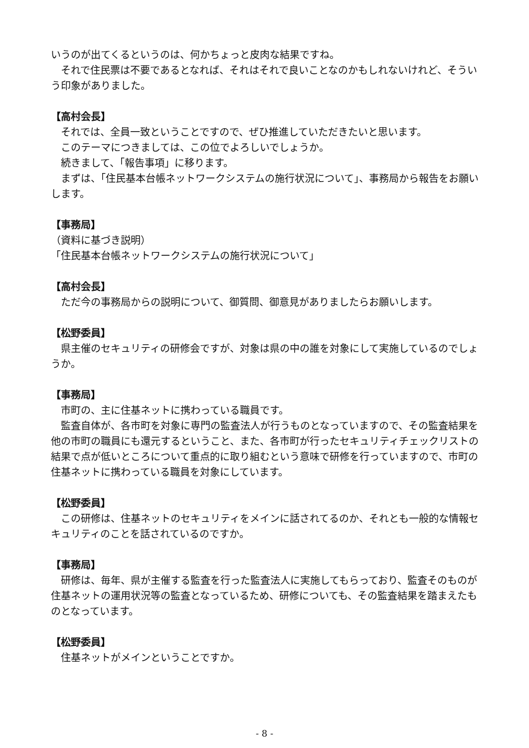いうのが出てくるというのは、何かちょっと皮肉な結果ですね。
それで住民票は不要であるとなれば、それはそれで良いことなのかもしれないけれど、そういう印象がありました。
【高村会長】
それでは、全員一致ということですので、ぜひ推進していただきたいと思います。
このテーマにつきましては、この位でよろしいでしょうか。
続きまして、「報告事項」に移ります。
まずは、「住民基本台帳ネットワークシステムの施行状況について」、事務局から報告をお願いします。
【事務局】
（資料に基づき説明）
「住民基本台帳ネットワークシステムの施行状況について」
【高村会長】
ただ今の事務局からの説明について、御質問、御意見がありましたらお願いします。
【松野委員】
県主催のセキュリティの研修会ですが、対象は県の中の誰を対象にして実施しているのでしょうか。
【事務局】
市町の、主に住基ネットに携わっている職員です。
監査自体が、各市町を対象に専門の監査法人が行うものとなっていますので、その監査結果を他の市町の職員にも還元するということ、また、各市町が行ったセキュリティチェックリストの結果で点が低いところについて重点的に取り組むという意味で研修を行っていますので、市町の住基ネットに携わっている職員を対象にしています。
【松野委員】
この研修は、住基ネットのセキュリティをメインに話されてるのか、それとも一般的な情報セキュリティのことを話されているのですか。
【事務局】
研修は、毎年、県が主催する監査を行った監査法人に実施してもらっており、監査そのものが住基ネットの運用状況等の監査となっているため、研修についても、その監査結果を踏まえたものとなっています。
【松野委員】
住基ネットがメインということですか。
- 8 -